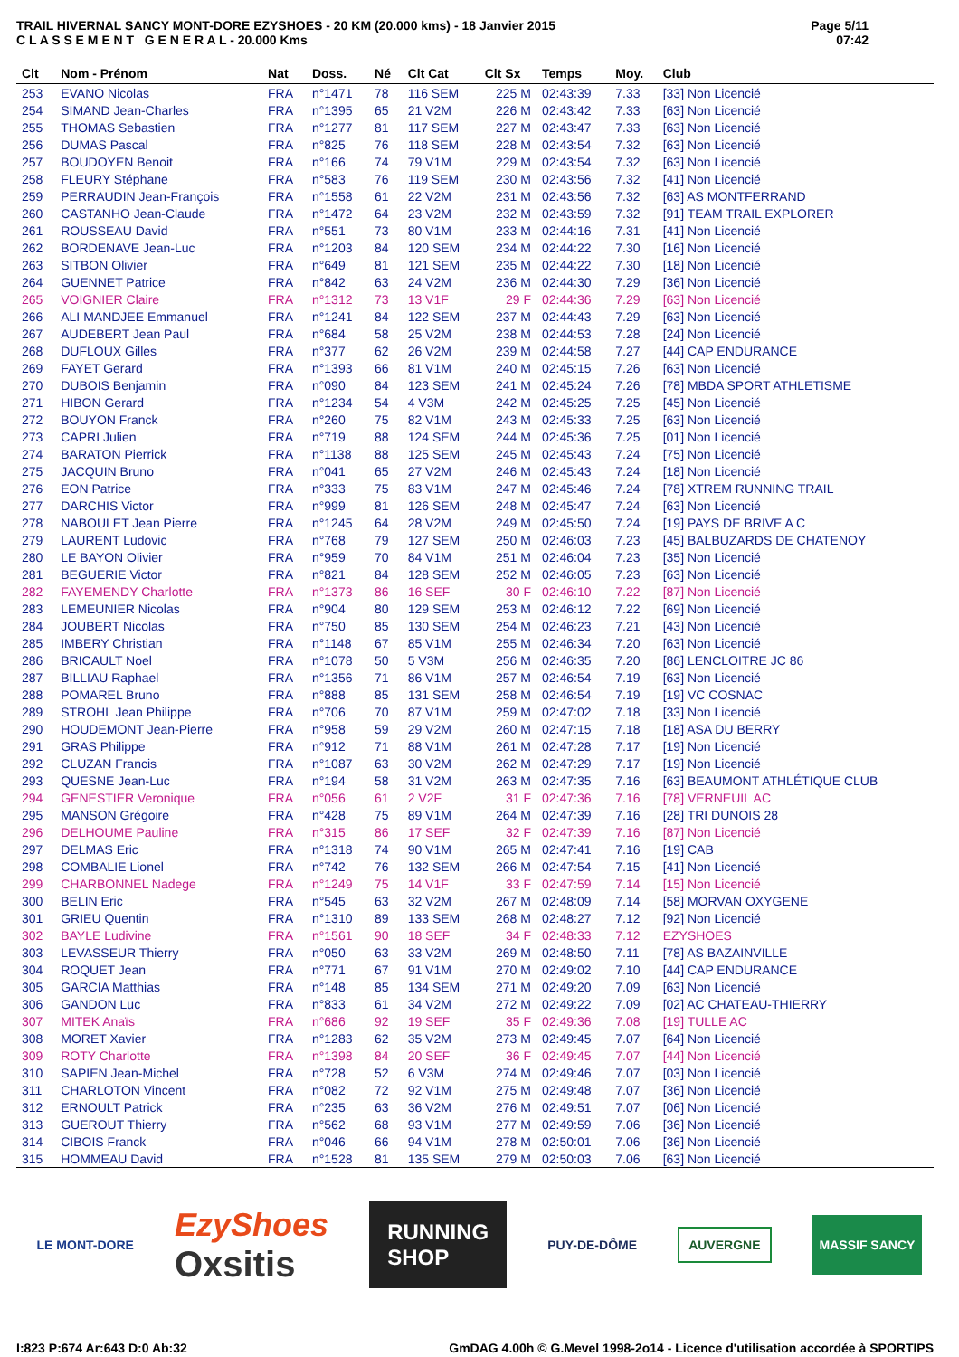TRAIL HIVERNAL SANCY MONT-DORE EZYSHOES - 20 KM (20.000 kms) - 18 Janvier 2015
C L A S S E M E N T G E N E R A L - 20.000 Kms
Page 5/11
07:42
| Clt | Nom - Prénom | Nat | Doss. | Né | Clt Cat | Clt Sx | Temps | Moy. | Club |
| --- | --- | --- | --- | --- | --- | --- | --- | --- | --- |
| 253 | EVANO Nicolas | FRA | n°1471 | 78 | 116 SEM | 225 M | 02:43:39 | 7.33 | [33] Non Licencié |
| 254 | SIMAND Jean-Charles | FRA | n°1395 | 65 | 21 V2M | 226 M | 02:43:42 | 7.33 | [63] Non Licencié |
| 255 | THOMAS Sebastien | FRA | n°1277 | 81 | 117 SEM | 227 M | 02:43:47 | 7.33 | [63] Non Licencié |
| 256 | DUMAS Pascal | FRA | n°825 | 76 | 118 SEM | 228 M | 02:43:54 | 7.32 | [63] Non Licencié |
| 257 | BOUDOYEN Benoit | FRA | n°166 | 74 | 79 V1M | 229 M | 02:43:54 | 7.32 | [63] Non Licencié |
| 258 | FLEURY Stéphane | FRA | n°583 | 76 | 119 SEM | 230 M | 02:43:56 | 7.32 | [41] Non Licencié |
| 259 | PERRAUDIN Jean-François | FRA | n°1558 | 61 | 22 V2M | 231 M | 02:43:56 | 7.32 | [63] AS MONTFERRAND |
| 260 | CASTANHO Jean-Claude | FRA | n°1472 | 64 | 23 V2M | 232 M | 02:43:59 | 7.32 | [91] TEAM TRAIL EXPLORER |
| 261 | ROUSSEAU David | FRA | n°551 | 73 | 80 V1M | 233 M | 02:44:16 | 7.31 | [41] Non Licencié |
| 262 | BORDENAVE Jean-Luc | FRA | n°1203 | 84 | 120 SEM | 234 M | 02:44:22 | 7.30 | [16] Non Licencié |
| 263 | SITBON Olivier | FRA | n°649 | 81 | 121 SEM | 235 M | 02:44:22 | 7.30 | [18] Non Licencié |
| 264 | GUENNET Patrice | FRA | n°842 | 63 | 24 V2M | 236 M | 02:44:30 | 7.29 | [36] Non Licencié |
| 265 | VOIGNIER Claire | FRA | n°1312 | 73 | 13 V1F | 29 F | 02:44:36 | 7.29 | [63] Non Licencié |
| 266 | ALI MANDJEE Emmanuel | FRA | n°1241 | 84 | 122 SEM | 237 M | 02:44:43 | 7.29 | [63] Non Licencié |
| 267 | AUDEBERT Jean Paul | FRA | n°684 | 58 | 25 V2M | 238 M | 02:44:53 | 7.28 | [24] Non Licencié |
| 268 | DUFLOUX Gilles | FRA | n°377 | 62 | 26 V2M | 239 M | 02:44:58 | 7.27 | [44] CAP ENDURANCE |
| 269 | FAYET Gerard | FRA | n°1393 | 66 | 81 V1M | 240 M | 02:45:15 | 7.26 | [63] Non Licencié |
| 270 | DUBOIS Benjamin | FRA | n°090 | 84 | 123 SEM | 241 M | 02:45:24 | 7.26 | [78] MBDA SPORT ATHLETISME |
| 271 | HIBON Gerard | FRA | n°1234 | 54 | 4 V3M | 242 M | 02:45:25 | 7.25 | [45] Non Licencié |
| 272 | BOUYON Franck | FRA | n°260 | 75 | 82 V1M | 243 M | 02:45:33 | 7.25 | [63] Non Licencié |
| 273 | CAPRI Julien | FRA | n°719 | 88 | 124 SEM | 244 M | 02:45:36 | 7.25 | [01] Non Licencié |
| 274 | BARATON Pierrick | FRA | n°1138 | 88 | 125 SEM | 245 M | 02:45:43 | 7.24 | [75] Non Licencié |
| 275 | JACQUIN Bruno | FRA | n°041 | 65 | 27 V2M | 246 M | 02:45:43 | 7.24 | [18] Non Licencié |
| 276 | EON Patrice | FRA | n°333 | 75 | 83 V1M | 247 M | 02:45:46 | 7.24 | [78] XTREM RUNNING TRAIL |
| 277 | DARCHIS Victor | FRA | n°999 | 81 | 126 SEM | 248 M | 02:45:47 | 7.24 | [63] Non Licencié |
| 278 | NABOULET Jean Pierre | FRA | n°1245 | 64 | 28 V2M | 249 M | 02:45:50 | 7.24 | [19] PAYS DE BRIVE A C |
| 279 | LAURENT Ludovic | FRA | n°768 | 79 | 127 SEM | 250 M | 02:46:03 | 7.23 | [45] BALBUZARDS DE CHATENOY |
| 280 | LE BAYON Olivier | FRA | n°959 | 70 | 84 V1M | 251 M | 02:46:04 | 7.23 | [35] Non Licencié |
| 281 | BEGUERIE Victor | FRA | n°821 | 84 | 128 SEM | 252 M | 02:46:05 | 7.23 | [63] Non Licencié |
| 282 | FAYEMENDY Charlotte | FRA | n°1373 | 86 | 16 SEF | 30 F | 02:46:10 | 7.22 | [87] Non Licencié |
| 283 | LEMEUNIER Nicolas | FRA | n°904 | 80 | 129 SEM | 253 M | 02:46:12 | 7.22 | [69] Non Licencié |
| 284 | JOUBERT Nicolas | FRA | n°750 | 85 | 130 SEM | 254 M | 02:46:23 | 7.21 | [43] Non Licencié |
| 285 | IMBERY Christian | FRA | n°1148 | 67 | 85 V1M | 255 M | 02:46:34 | 7.20 | [63] Non Licencié |
| 286 | BRICAULT Noel | FRA | n°1078 | 50 | 5 V3M | 256 M | 02:46:35 | 7.20 | [86] LENCLOITRE JC 86 |
| 287 | BILLIAU Raphael | FRA | n°1356 | 71 | 86 V1M | 257 M | 02:46:54 | 7.19 | [63] Non Licencié |
| 288 | POMAREL Bruno | FRA | n°888 | 85 | 131 SEM | 258 M | 02:46:54 | 7.19 | [19] VC COSNAC |
| 289 | STROHL Jean Philippe | FRA | n°706 | 70 | 87 V1M | 259 M | 02:47:02 | 7.18 | [33] Non Licencié |
| 290 | HOUDEMONT Jean-Pierre | FRA | n°958 | 59 | 29 V2M | 260 M | 02:47:15 | 7.18 | [18] ASA DU BERRY |
| 291 | GRAS Philippe | FRA | n°912 | 71 | 88 V1M | 261 M | 02:47:28 | 7.17 | [19] Non Licencié |
| 292 | CLUZAN Francis | FRA | n°1087 | 63 | 30 V2M | 262 M | 02:47:29 | 7.17 | [19] Non Licencié |
| 293 | QUESNE Jean-Luc | FRA | n°194 | 58 | 31 V2M | 263 M | 02:47:35 | 7.16 | [63] BEAUMONT ATHLÉTIQUE CLUB |
| 294 | GENESTIER Veronique | FRA | n°056 | 61 | 2 V2F | 31 F | 02:47:36 | 7.16 | [78] VERNEUIL AC |
| 295 | MANSON Grégoire | FRA | n°428 | 75 | 89 V1M | 264 M | 02:47:39 | 7.16 | [28] TRI DUNOIS 28 |
| 296 | DELHOUME Pauline | FRA | n°315 | 86 | 17 SEF | 32 F | 02:47:39 | 7.16 | [87] Non Licencié |
| 297 | DELMAS Eric | FRA | n°1318 | 74 | 90 V1M | 265 M | 02:47:41 | 7.16 | [19] CAB |
| 298 | COMBALIE Lionel | FRA | n°742 | 76 | 132 SEM | 266 M | 02:47:54 | 7.15 | [41] Non Licencié |
| 299 | CHARBONNEL Nadege | FRA | n°1249 | 75 | 14 V1F | 33 F | 02:47:59 | 7.14 | [15] Non Licencié |
| 300 | BELIN Eric | FRA | n°545 | 63 | 32 V2M | 267 M | 02:48:09 | 7.14 | [58] MORVAN OXYGENE |
| 301 | GRIEU Quentin | FRA | n°1310 | 89 | 133 SEM | 268 M | 02:48:27 | 7.12 | [92] Non Licencié |
| 302 | BAYLE Ludivine | FRA | n°1561 | 90 | 18 SEF | 34 F | 02:48:33 | 7.12 | EZYSHOES |
| 303 | LEVASSEUR Thierry | FRA | n°050 | 63 | 33 V2M | 269 M | 02:48:50 | 7.11 | [78] AS BAZAINVILLE |
| 304 | ROQUET Jean | FRA | n°771 | 67 | 91 V1M | 270 M | 02:49:02 | 7.10 | [44] CAP ENDURANCE |
| 305 | GARCIA Matthias | FRA | n°148 | 85 | 134 SEM | 271 M | 02:49:20 | 7.09 | [63] Non Licencié |
| 306 | GANDON Luc | FRA | n°833 | 61 | 34 V2M | 272 M | 02:49:22 | 7.09 | [02] AC CHATEAU-THIERRY |
| 307 | MITEK Anaïs | FRA | n°686 | 92 | 19 SEF | 35 F | 02:49:36 | 7.08 | [19] TULLE AC |
| 308 | MORET Xavier | FRA | n°1283 | 62 | 35 V2M | 273 M | 02:49:45 | 7.07 | [64] Non Licencié |
| 309 | ROTY Charlotte | FRA | n°1398 | 84 | 20 SEF | 36 F | 02:49:45 | 7.07 | [44] Non Licencié |
| 310 | SAPIEN Jean-Michel | FRA | n°728 | 52 | 6 V3M | 274 M | 02:49:46 | 7.07 | [03] Non Licencié |
| 311 | CHARLOTON Vincent | FRA | n°082 | 72 | 92 V1M | 275 M | 02:49:48 | 7.07 | [36] Non Licencié |
| 312 | ERNOULT Patrick | FRA | n°235 | 63 | 36 V2M | 276 M | 02:49:51 | 7.07 | [06] Non Licencié |
| 313 | GUEROUT Thierry | FRA | n°562 | 68 | 93 V1M | 277 M | 02:49:59 | 7.06 | [36] Non Licencié |
| 314 | CIBOIS Franck | FRA | n°046 | 66 | 94 V1M | 278 M | 02:50:01 | 7.06 | [36] Non Licencié |
| 315 | HOMMEAU David | FRA | n°1528 | 81 | 135 SEM | 279 M | 02:50:03 | 7.06 | [63] Non Licencié |
LE MONT-DORE
EzyShoes
Oxsitis
RUNNING
SHOP
PUY-DE-DÔME
AUVERGNE
MASSIF SANCY
I:823 P:674 Ar:643 D:0 Ab:32 GmDAG 4.00h © G.Mevel 1998-2o14 - Licence d'utilisation accordée à SPORTIPS